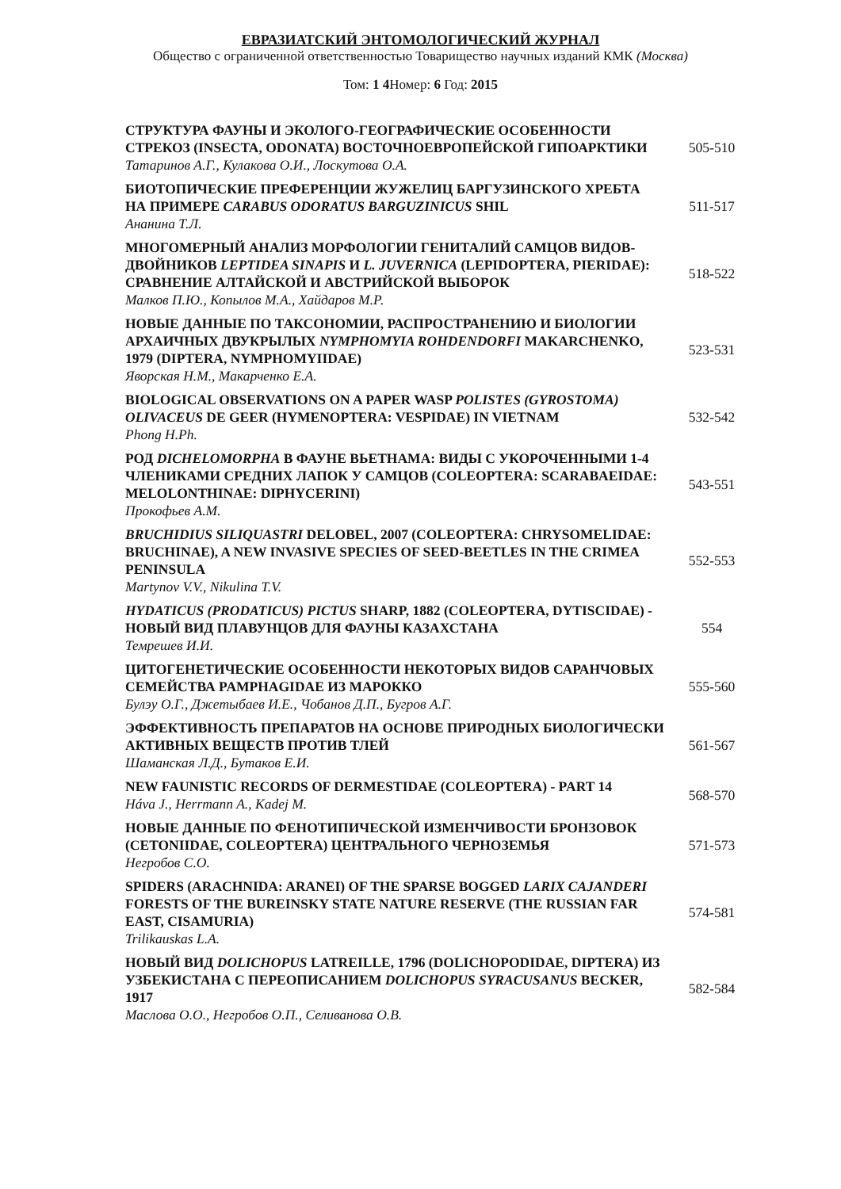ЕВРАЗИАТСКИЙ ЭНТОМОЛОГИЧЕСКИЙ ЖУРНАЛ
Общество с ограниченной ответственностью Товарищество научных изданий КМК (Москва)
Том: 1 4 Номер: 6 Год: 2015
| СТРУКТУРА ФАУНЫ И ЭКОЛОГО-ГЕОГРАФИЧЕСКИЕ ОСОБЕННОСТИ СТРЕКОЗ (INSECTA, ODONATA) ВОСТОЧНОЕВРОПЕЙСКОЙ ГИПОАРКТИКИ Татаринов А.Г., Кулакова О.И., Лоскутова О.А. | 505-510 |
| БИОТОПИЧЕСКИЕ ПРЕФЕРЕНЦИИ ЖУЖЕЛИЦ БАРГУЗИНСКОГО ХРЕБТА НА ПРИМЕРЕ CARABUS ODORATUS BARGUZINICUS SHIL Ананина Т.Л. | 511-517 |
| МНОГОМЕРНЫЙ АНАЛИЗ МОРФОЛОГИИ ГЕНИТАЛИЙ САМЦОВ ВИДОВ-ДВОЙНИКОВ LEPTIDEA SINAPIS И L. JUVERNICA (LEPIDOPTERA, PIERIDAE): СРАВНЕНИЕ АЛТАЙСКОЙ И АВСТРИЙСКОЙ ВЫБОРОК Малков П.Ю., Копылов М.А., Хайдаров М.Р. | 518-522 |
| НОВЫЕ ДАННЫЕ ПО ТАКСОНОМИИ, РАСПРОСТРАНЕНИЮ И БИОЛОГИИ АРХАИЧНЫХ ДВУКРЫЛЫХ NYMPHOMYIA ROHDENDORFI MAKARCHENKO, 1979 (DIPTERA, NYMPHOMYIIDAE) Яворская Н.М., Макарченко Е.А. | 523-531 |
| BIOLOGICAL OBSERVATIONS ON A PAPER WASP POLISTES (GYROSTOMA) OLIVACEUS DE GEER (HYMENOPTERA: VESPIDAE) IN VIETNAM Phong H.Ph. | 532-542 |
| РОД DICHELOMORPHA В ФАУНЕ ВЬЕТНАМА: ВИДЫ С УКОРОЧЕННЫМИ 1-4 ЧЛЕНИКАМИ СРЕДНИХ ЛАПОК У САМЦОВ (COLEOPTERA: SCARABAEIDAE: MELOLONTHINAE: DIPHYCERINI) Прокофьев А.М. | 543-551 |
| BRUCHIDIUS SILIQUASTRI DELOBEL, 2007 (COLEOPTERA: CHRYSOMELIDAE: BRUCHINAE), A NEW INVASIVE SPECIES OF SEED-BEETLES IN THE CRIMEA PENINSULA Martynov V.V., Nikulina T.V. | 552-553 |
| HYDATICUS (PRODATICUS) PICTUS SHARP, 1882 (COLEOPTERA, DYTISCIDAE) - НОВЫЙ ВИД ПЛАВУНЦОВ ДЛЯ ФАУНЫ КАЗАХСТАНА Темрешев И.И. | 554 |
| ЦИТОГЕНЕТИЧЕСКИЕ ОСОБЕННОСТИ НЕКОТОРЫХ ВИДОВ САРАНЧОВЫХ СЕМЕЙСТВА PAMPHAGIDAE ИЗ МАРОККО Булэу О.Г., Джетыбаев И.Е., Чобанов Д.П., Бугров А.Г. | 555-560 |
| ЭФФЕКТИВНОСТЬ ПРЕПАРАТОВ НА ОСНОВЕ ПРИРОДНЫХ БИОЛОГИЧЕСКИ АКТИВНЫХ ВЕЩЕСТВ ПРОТИВ ТЛЕЙ Шаманская Л.Д., Бутаков Е.И. | 561-567 |
| NEW FAUNISTIC RECORDS OF DERMESTIDAE (COLEOPTERA) - PART 14 Háva J., Herrmann A., Kadej M. | 568-570 |
| НОВЫЕ ДАННЫЕ ПО ФЕНОТИПИЧЕСКОЙ ИЗМЕНЧИВОСТИ БРОНЗОВОК (CETONIIDAE, COLEOPTERA) ЦЕНТРАЛЬНОГО ЧЕРНОЗЕМЬЯ Негробов С.О. | 571-573 |
| SPIDERS (ARACHNIDA: ARANEI) OF THE SPARSE BOGGED LARIX CAJANDERI FORESTS OF THE BUREINSKY STATE NATURE RESERVE (THE RUSSIAN FAR EAST, CISAMURIA) Trilikauskas L.A. | 574-581 |
| НОВЫЙ ВИД DOLICHOPUS LATREILLE, 1796 (DOLICHOPODIDAE, DIPTERA) ИЗ УЗБЕКИСТАНА С ПЕРЕОПИСАНИЕМ DOLICHOPUS SYRACUSANUS BECKER, 1917 Маслова О.О., Негробов О.П., Селиванова О.В. | 582-584 |